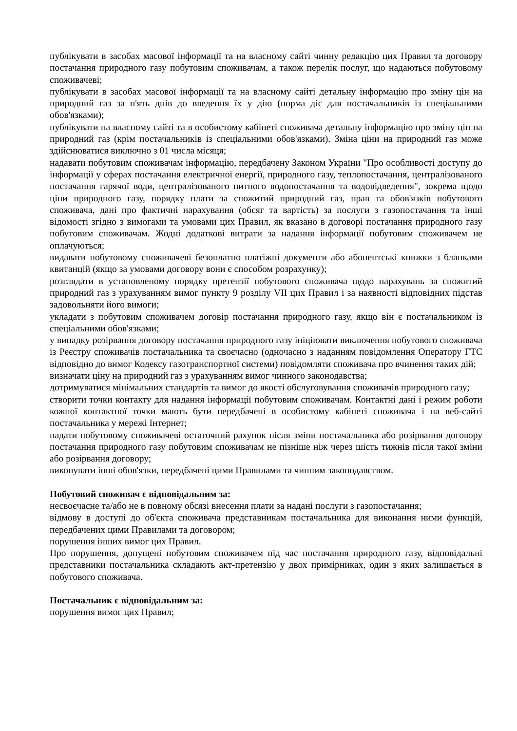публікувати в засобах масової інформації та на власному сайті чинну редакцію цих Правил та договору постачання природного газу побутовим споживачам, а також перелік послуг, що надаються побутовому споживачеві;
публікувати в засобах масової інформації та на власному сайті детальну інформацію про зміну цін на природний газ за п'ять днів до введення їх у дію (норма діє для постачальників із спеціальними обов'язками);
публікувати на власному сайті та в особистому кабінеті споживача детальну інформацію про зміну цін на природний газ (крім постачальників із спеціальними обов'язками). Зміна ціни на природний газ може здійснюватися виключно з 01 числа місяця;
надавати побутовим споживачам інформацію, передбачену Законом України "Про особливості доступу до інформації у сферах постачання електричної енергії, природного газу, теплопостачання, централізованого постачання гарячої води, централізованого питного водопостачання та водовідведення", зокрема щодо ціни природного газу, порядку плати за спожитий природний газ, прав та обов'язків побутового споживача, дані про фактичні нарахування (обсяг та вартість) за послуги з газопостачання та інші відомості згідно з вимогами та умовами цих Правил, як вказано в договорі постачання природного газу побутовим споживачам. Жодні додаткові витрати за надання інформації побутовим споживачем не оплачуються;
видавати побутовому споживачеві безоплатно платіжні документи або абонентські книжки з бланками квитанцій (якщо за умовами договору вони є способом розрахунку);
розглядати в установленому порядку претензії побутового споживача щодо нарахувань за спожитий природний газ з урахуванням вимог пункту 9 розділу VII цих Правил і за наявності відповідних підстав задовольняти його вимоги;
укладати з побутовим споживачем договір постачання природного газу, якщо він є постачальником із спеціальними обов'язками;
у випадку розірвання договору постачання природного газу ініціювати виключення побутового споживача із Реєстру споживачів постачальника та своєчасно (одночасно з наданням повідомлення Оператору ГТС відповідно до вимог Кодексу газотранспортної системи) повідомляти споживача про вчинення таких дій;
визначати ціну на природний газ з урахуванням вимог чинного законодавства;
дотримуватися мінімальних стандартів та вимог до якості обслуговування споживачів природного газу;
створити точки контакту для надання інформації побутовим споживачам. Контактні дані і режим роботи кожної контактної точки мають бути передбачені в особистому кабінеті споживача і на веб-сайті постачальника у мережі Інтернет;
надати побутовому споживачеві остаточний рахунок після зміни постачальника або розірвання договору постачання природного газу побутовим споживачам не пізніше ніж через шість тижнів після такої зміни або розірвання договору;
виконувати інші обов'язки, передбачені цими Правилами та чинним законодавством.
Побутовий споживач є відповідальним за:
несвоєчасне та/або не в повному обсязі внесення плати за надані послуги з газопостачання;
відмову в доступі до об'єкта споживача представникам постачальника для виконання ними функцій, передбачених цими Правилами та договором;
порушення інших вимог цих Правил.
Про порушення, допущені побутовим споживачем під час постачання природного газу, відповідальні представники постачальника складають акт-претензію у двох примірниках, один з яких залишається в побутового споживача.
Постачальник є відповідальним за:
порушення вимог цих Правил;